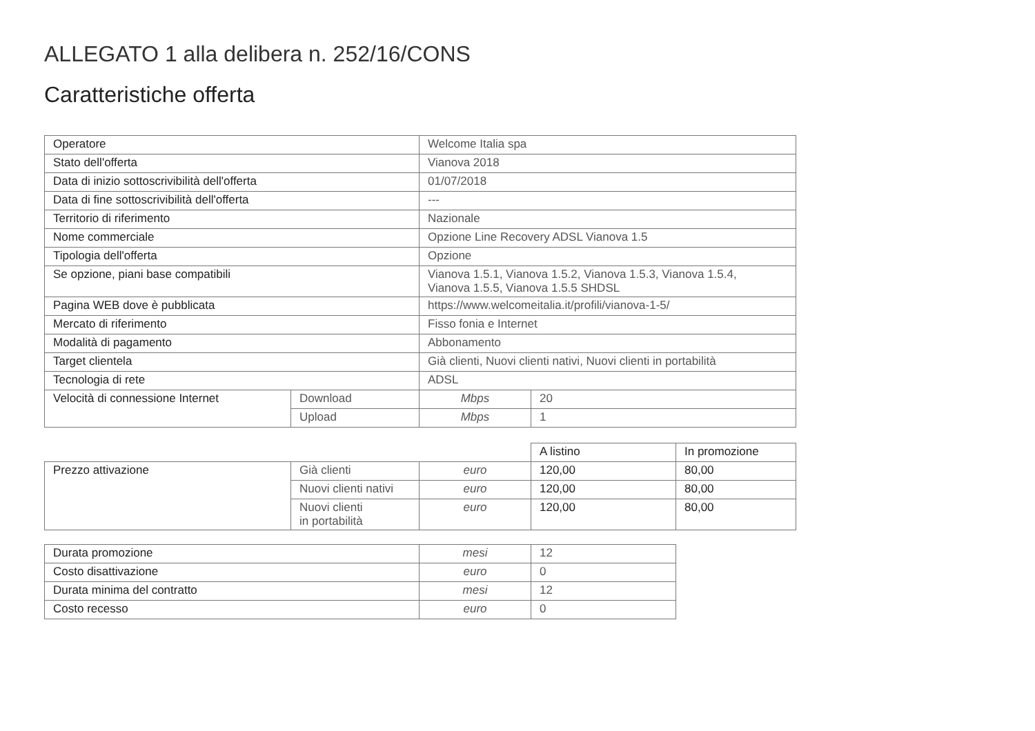ALLEGATO 1 alla delibera n. 252/16/CONS
Caratteristiche offerta
| Operatore | | Welcome Italia spa | |
| Stato dell'offerta | | Vianova 2018 | |
| Data di inizio sottoscrivibilità dell'offerta | | 01/07/2018 | |
| Data di fine sottoscrivibilità dell'offerta | | --- | |
| Territorio di riferimento | | Nazionale | |
| Nome commerciale | | Opzione Line Recovery ADSL Vianova 1.5 | |
| Tipologia dell'offerta | | Opzione | |
| Se opzione, piani base compatibili | | Vianova 1.5.1, Vianova 1.5.2, Vianova 1.5.3, Vianova 1.5.4, Vianova 1.5.5, Vianova 1.5.5 SHDSL | |
| Pagina WEB dove è pubblicata | | https://www.welcomeitalia.it/profili/vianova-1-5/ | |
| Mercato di riferimento | | Fisso fonia e Internet | |
| Modalità di pagamento | | Abbonamento | |
| Target clientela | | Già clienti, Nuovi clienti nativi, Nuovi clienti in portabilità | |
| Tecnologia di rete | | ADSL | |
| Velocità di connessione Internet | Download | Mbps | 20 |
| | Upload | Mbps | 1 |
| | | | A listino | In promozione |
| Prezzo attivazione | Già clienti | euro | 120,00 | 80,00 |
| | Nuovi clienti nativi | euro | 120,00 | 80,00 |
| | Nuovi clienti in portabilità | euro | 120,00 | 80,00 |
| Durata promozione | mesi | 12 |
| Costo disattivazione | euro | 0 |
| Durata minima del contratto | mesi | 12 |
| Costo recesso | euro | 0 |